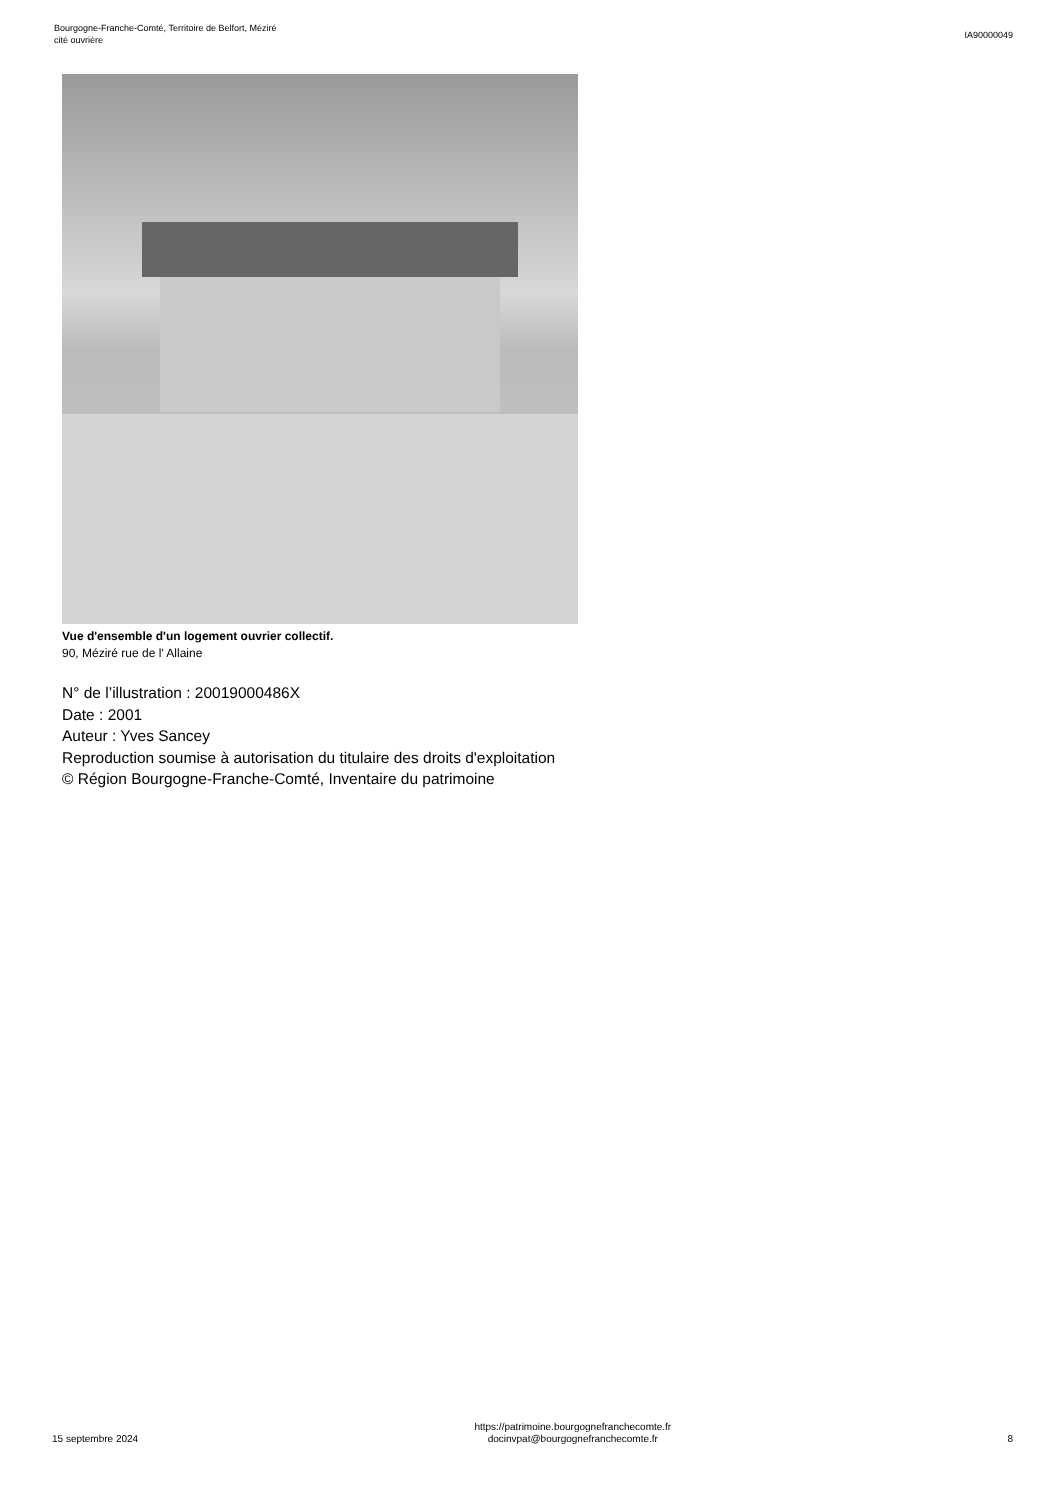Bourgogne-Franche-Comté, Territoire de Belfort, Méziré
cité ouvrière
IA90000049
Vue d'ensemble d'un logement ouvrier collectif.
90, Méziré rue de l' Allaine
N° de l’illustration : 20019000486X
Date : 2001
Auteur : Yves Sancey
Reproduction soumise à autorisation du titulaire des droits d'exploitation
© Région Bourgogne-Franche-Comté, Inventaire du patrimoine
15 septembre 2024
https://patrimoine.bourgognefranchecomte.fr
docinvpat@bourgognefranchecomte.fr
8